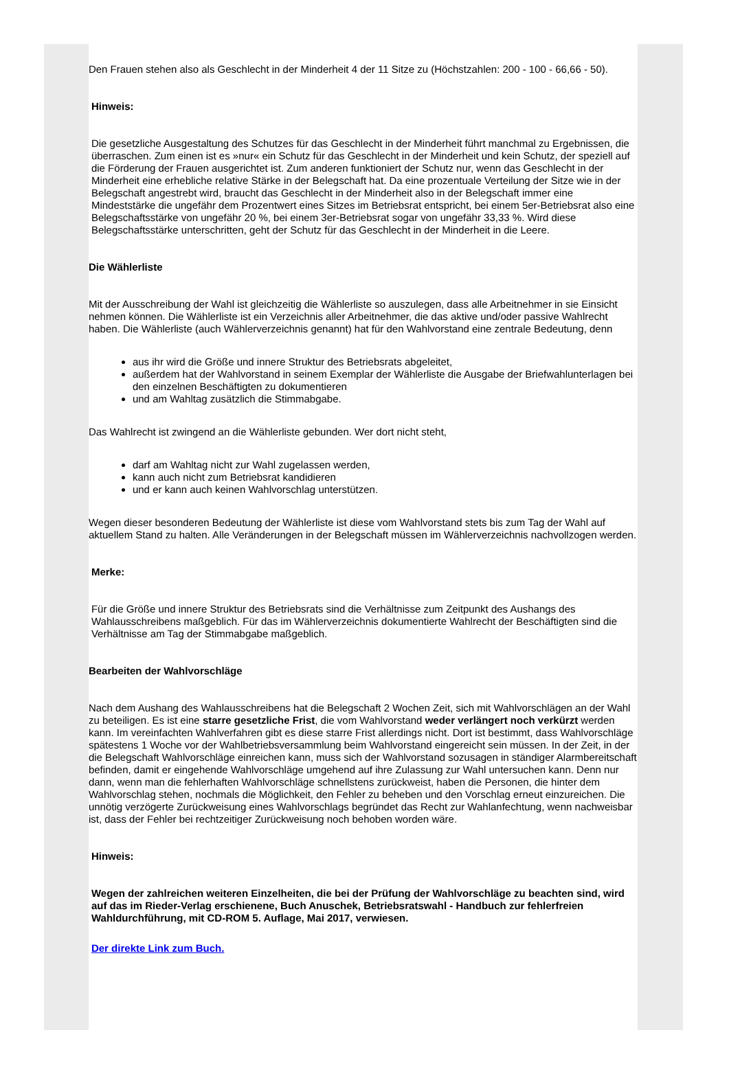Den Frauen stehen also als Geschlecht in der Minderheit 4 der 11 Sitze zu (Höchstzahlen: 200 - 100 - 66,66 - 50).
Hinweis:
Die gesetzliche Ausgestaltung des Schutzes für das Geschlecht in der Minderheit führt manchmal zu Ergebnissen, die überraschen. Zum einen ist es »nur« ein Schutz für das Geschlecht in der Minderheit und kein Schutz, der speziell auf die Förderung der Frauen ausgerichtet ist. Zum anderen funktioniert der Schutz nur, wenn das Geschlecht in der Minderheit eine erhebliche relative Stärke in der Belegschaft hat. Da eine prozentuale Verteilung der Sitze wie in der Belegschaft angestrebt wird, braucht das Geschlecht in der Minderheit also in der Belegschaft immer eine Mindeststärke die ungefähr dem Prozentwert eines Sitzes im Betriebsrat entspricht, bei einem 5er-Betriebsrat also eine Belegschaftsstärke von ungefähr 20 %, bei einem 3er-Betriebsrat sogar von ungefähr 33,33 %. Wird diese Belegschaftsstärke unterschritten, geht der Schutz für das Geschlecht in der Minderheit in die Leere.
Die Wählerliste
Mit der Ausschreibung der Wahl ist gleichzeitig die Wählerliste so auszulegen, dass alle Arbeitnehmer in sie Einsicht nehmen können. Die Wählerliste ist ein Verzeichnis aller Arbeitnehmer, die das aktive und/oder passive Wahlrecht haben. Die Wählerliste (auch Wählerverzeichnis genannt) hat für den Wahlvorstand eine zentrale Bedeutung, denn
aus ihr wird die Größe und innere Struktur des Betriebsrats abgeleitet,
außerdem hat der Wahlvorstand in seinem Exemplar der Wählerliste die Ausgabe der Briefwahlunterlagen bei den einzelnen Beschäftigten zu dokumentieren
und am Wahltag zusätzlich die Stimmabgabe.
Das Wahlrecht ist zwingend an die Wählerliste gebunden. Wer dort nicht steht,
darf am Wahltag nicht zur Wahl zugelassen werden,
kann auch nicht zum Betriebsrat kandidieren
und er kann auch keinen Wahlvorschlag unterstützen.
Wegen dieser besonderen Bedeutung der Wählerliste ist diese vom Wahlvorstand stets bis zum Tag der Wahl auf aktuellem Stand zu halten. Alle Veränderungen in der Belegschaft müssen im Wählerverzeichnis nachvollzogen werden.
Merke:
Für die Größe und innere Struktur des Betriebsrats sind die Verhältnisse zum Zeitpunkt des Aushangs des Wahlausschreibens maßgeblich. Für das im Wählerverzeichnis dokumentierte Wahlrecht der Beschäftigten sind die Verhältnisse am Tag der Stimmabgabe maßgeblich.
Bearbeiten der Wahlvorschläge
Nach dem Aushang des Wahlausschreibens hat die Belegschaft 2 Wochen Zeit, sich mit Wahlvorschlägen an der Wahl zu beteiligen. Es ist eine starre gesetzliche Frist, die vom Wahlvorstand weder verlängert noch verkürzt werden kann. Im vereinfachten Wahlverfahren gibt es diese starre Frist allerdings nicht. Dort ist bestimmt, dass Wahlvorschläge spätestens 1 Woche vor der Wahlbetriebsversammlung beim Wahlvorstand eingereicht sein müssen. In der Zeit, in der die Belegschaft Wahlvorschläge einreichen kann, muss sich der Wahlvorstand sozusagen in ständiger Alarmbereitschaft befinden, damit er eingehende Wahlvorschläge umgehend auf ihre Zulassung zur Wahl untersuchen kann. Denn nur dann, wenn man die fehlerhaften Wahlvorschläge schnellstens zurückweist, haben die Personen, die hinter dem Wahlvorschlag stehen, nochmals die Möglichkeit, den Fehler zu beheben und den Vorschlag erneut einzureichen. Die unnötig verzögerte Zurückweisung eines Wahlvorschlags begründet das Recht zur Wahlanfechtung, wenn nachweisbar ist, dass der Fehler bei rechtzeitiger Zurückweisung noch behoben worden wäre.
Hinweis:
Wegen der zahlreichen weiteren Einzelheiten, die bei der Prüfung der Wahlvorschläge zu beachten sind, wird auf das im Rieder-Verlag erschienene, Buch Anuschek, Betriebsratswahl - Handbuch zur fehlerfreien Wahldurchführung, mit CD-ROM 5. Auflage, Mai 2017, verwiesen.
Der direkte Link zum Buch.